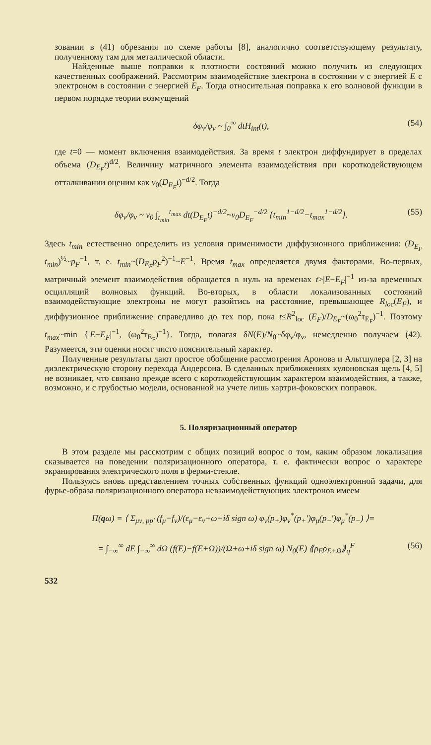зовании в (41) обрезания по схеме работы [8], аналогично соответствующему результату, полученному там для металлической области.
Найденные выше поправки к плотности состояний можно получить из следующих качественных соображений. Рассмотрим взаимодействие электрона в состоянии ν с энергией E с электроном в состоянии с энергией E<sub>F</sub>. Тогда относительная поправка к его волновой функции в первом порядке теории возмущений
δφ<sub>ν</sub>/φ<sub>ν</sub> ~ ∫<sub>0</sub><sup>∞</sup> dtH<sub>int</sub>(t), (54)
где t=0 — момент включения взаимодействия. За время t электрон диффундирует в пределах объема (D<sub>E<sub>F</sub></sub>t)<sup>d/2</sup>. Величину матричного элемента взаимодействия при короткодействующем отталкивании оценим как v<sub>0</sub>(D<sub>E<sub>F</sub></sub>t)<sup>−d/2</sup>. Тогда
δφ<sub>ν</sub>/φ<sub>ν</sub> ~ v<sub>0</sub> ∫<sub>t<sub>min</sub></sub><sup>t<sub>max</sub></sup> dt(D<sub>E<sub>F</sub></sub>t)<sup>−d/2</sup>~v<sub>0</sub>D<sub>E<sub>F</sub></sub><sup>−d/2</sup> {t<sub>min</sub><sup>1−d/2</sup>−t<sub>max</sub><sup>1−d/2</sup>}. (55)
Здесь t<sub>min</sub> естественно определить из условия применимости диффузионного приближения: (D<sub>E<sub>F</sub></sub> t<sub>min</sub>)<sup>½</sup>~p<sub>F</sub><sup>−1</sup>, т. е. t<sub>min</sub>~(D<sub>E<sub>F</sub></sub>p<sub>F</sub><sup>2</sup>)<sup>−1</sup>~E<sup>−1</sup>. Время t<sub>max</sub> определяется двумя факторами. Во-первых, матричный элемент взаимодействия обращается в нуль на временах t>|E−E<sub>F</sub>|<sup>−1</sup> из-за временных осцилляций волновых функций. Во-вторых, в области локализованных состояний взаимодействующие электроны не могут разойтись на расстояние, превышающее R<sub>loc</sub>(E<sub>F</sub>), и диффузионное приближение справедливо до тех пор, пока t≤R<sup>2</sup><sub>loc</sub> (E<sub>F</sub>)/D<sub>E<sub>F</sub></sub>~(ω<sub>0</sub><sup>2</sup>τ<sub>E<sub>F</sub></sub>)<sup>−1</sup>. Поэтому t<sub>max</sub>~min {|E−E<sub>F</sub>|<sup>−1</sup>, (ω<sub>0</sub><sup>2</sup>τ<sub>E<sub>F</sub></sub>)<sup>−1</sup>}. Тогда, полагая δN(E)/N<sub>0</sub>~δφ<sub>ν</sub>/φ<sub>ν</sub>, немедленно получаем (42). Разумеется, эти оценки носят чисто пояснительный характер.
Полученные результаты дают простое обобщение рассмотрения Аронова и Альтшулера [2, 3] на диэлектрическую сторону перехода Андерсона. В сделанных приближениях кулоновская щель [4, 5] не возникает, что связано прежде всего с короткодействующим характером взаимодействия, а также, возможно, и с грубостью модели, основанной на учете лишь хартри-фоковских поправок.
5. Поляризационный оператор
В этом разделе мы рассмотрим с общих позиций вопрос о том, каким образом локализация сказывается на поведении поляризационного оператора, т. е. фактически вопрос о характере экранирования электрического поля в ферми-стекле.
Пользуясь вновь представлением точных собственных функций одноэлектронной задачи, для фурье-образа поляризационного оператора невзаимодействующих электронов имеем
Π(qω) = ⟨ Σ<sub>μν, pp′</sub> (f<sub>μ</sub>−f<sub>ν</sub>)/(ε<sub>μ</sub>−ε<sub>ν</sub>+ω+iδ sign ω) φ<sub>ν</sub>(p<sub>+</sub>)φ<sub>ν</sub><sup>*</sup>(p<sub>+</sub>′)φ<sub>μ</sub>(p<sub>−</sub>′)φ<sub>μ</sub><sup>*</sup>(p<sub>−</sub>) ⟩=
= ∫<sub>−∞</sub><sup>∞</sup> dE ∫<sub>−∞</sub><sup>∞</sup> dΩ (f(E)−f(E+Ω))/(Ω+ω+iδ sign ω) N<sub>0</sub>(E) ⟪ρ<sub>E</sub>ρ<sub>E+Ω</sub>⟫<sub>q</sub><sup>F</sup> (56)
532